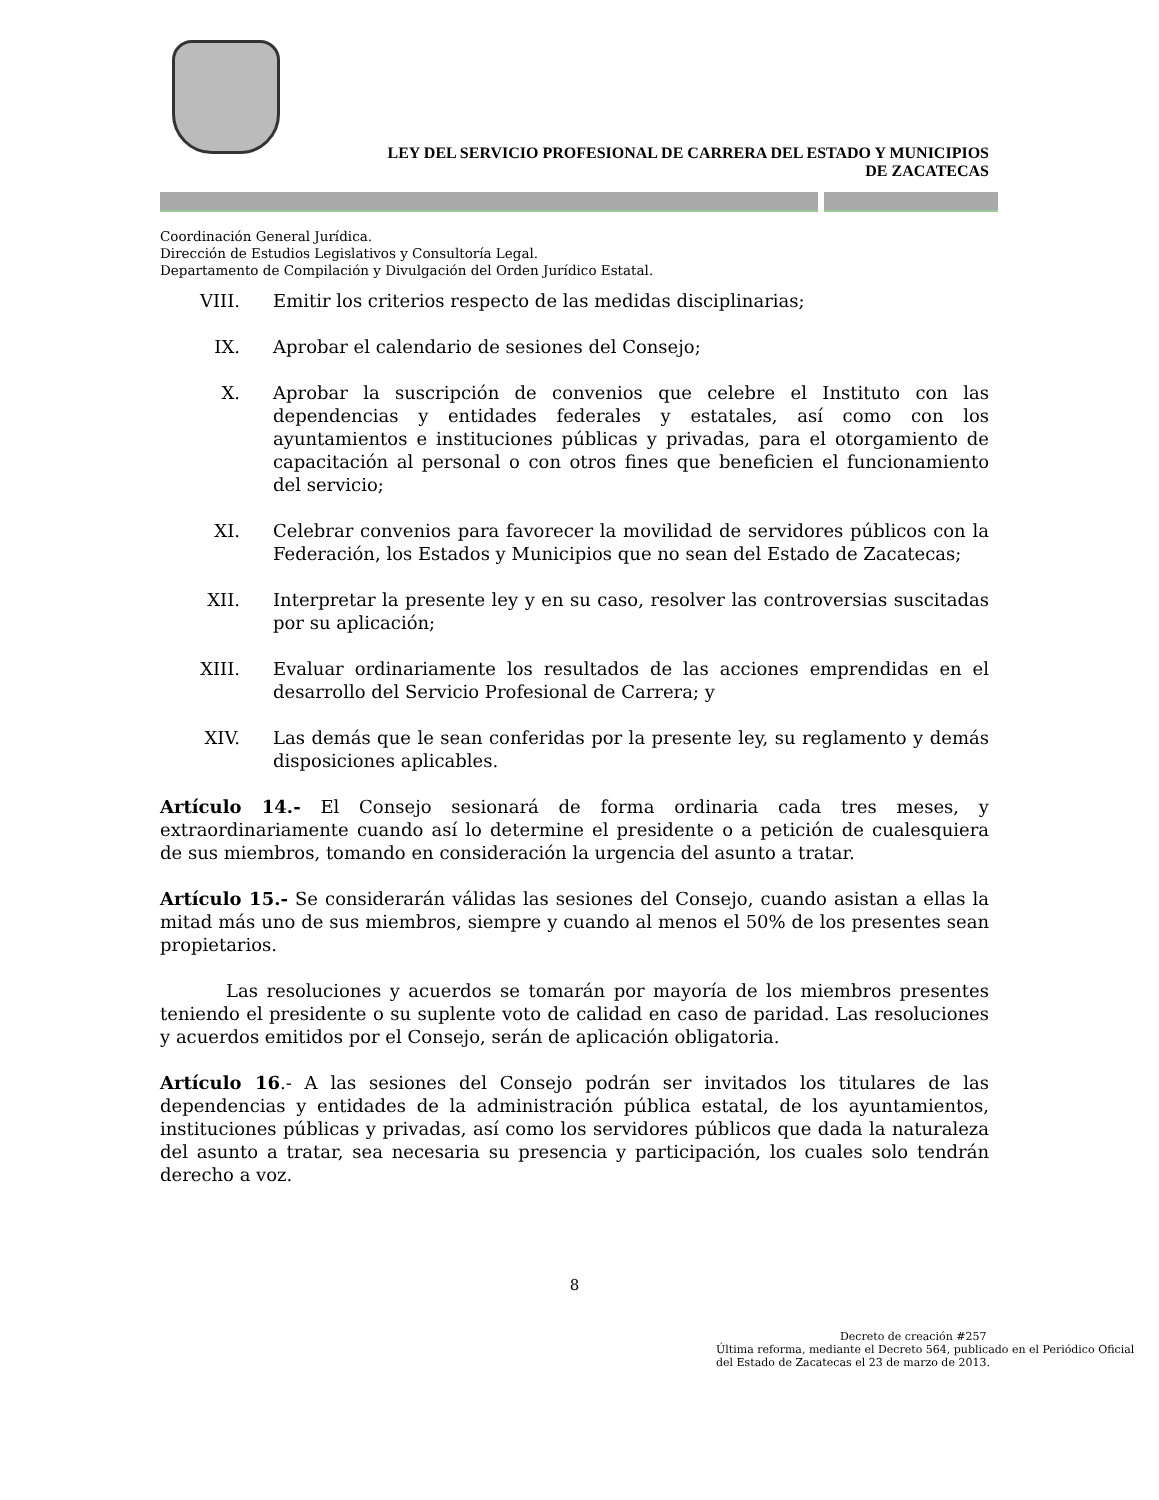LEY DEL SERVICIO PROFESIONAL DE CARRERA DEL ESTADO Y MUNICIPIOS
DE ZACATECAS
Coordinación General Jurídica.
Dirección de Estudios Legislativos y Consultoría Legal.
Departamento de Compilación y Divulgación del Orden Jurídico Estatal.
VIII. Emitir los criterios respecto de las medidas disciplinarias;
IX. Aprobar el calendario de sesiones del Consejo;
X. Aprobar la suscripción de convenios que celebre el Instituto con las dependencias y entidades federales y estatales, así como con los ayuntamientos e instituciones públicas y privadas, para el otorgamiento de capacitación al personal o con otros fines que beneficien el funcionamiento del servicio;
XI. Celebrar convenios para favorecer la movilidad de servidores públicos con la Federación, los Estados y Municipios que no sean del Estado de Zacatecas;
XII. Interpretar la presente ley y en su caso, resolver las controversias suscitadas por su aplicación;
XIII. Evaluar ordinariamente los resultados de las acciones emprendidas en el desarrollo del Servicio Profesional de Carrera; y
XIV. Las demás que le sean conferidas por la presente ley, su reglamento y demás disposiciones aplicables.
Artículo 14.- El Consejo sesionará de forma ordinaria cada tres meses, y extraordinariamente cuando así lo determine el presidente o a petición de cualesquiera de sus miembros, tomando en consideración la urgencia del asunto a tratar.
Artículo 15.- Se considerarán válidas las sesiones del Consejo, cuando asistan a ellas la mitad más uno de sus miembros, siempre y cuando al menos el 50% de los presentes sean propietarios.
Las resoluciones y acuerdos se tomarán por mayoría de los miembros presentes teniendo el presidente o su suplente voto de calidad en caso de paridad. Las resoluciones y acuerdos emitidos por el Consejo, serán de aplicación obligatoria.
Artículo 16.- A las sesiones del Consejo podrán ser invitados los titulares de las dependencias y entidades de la administración pública estatal, de los ayuntamientos, instituciones públicas y privadas, así como los servidores públicos que dada la naturaleza del asunto a tratar, sea necesaria su presencia y participación, los cuales solo tendrán derecho a voz.
8
Decreto de creación #257
Última reforma, mediante el Decreto 564, publicado en el Periódico Oficial del Estado de Zacatecas el 23 de marzo de 2013.